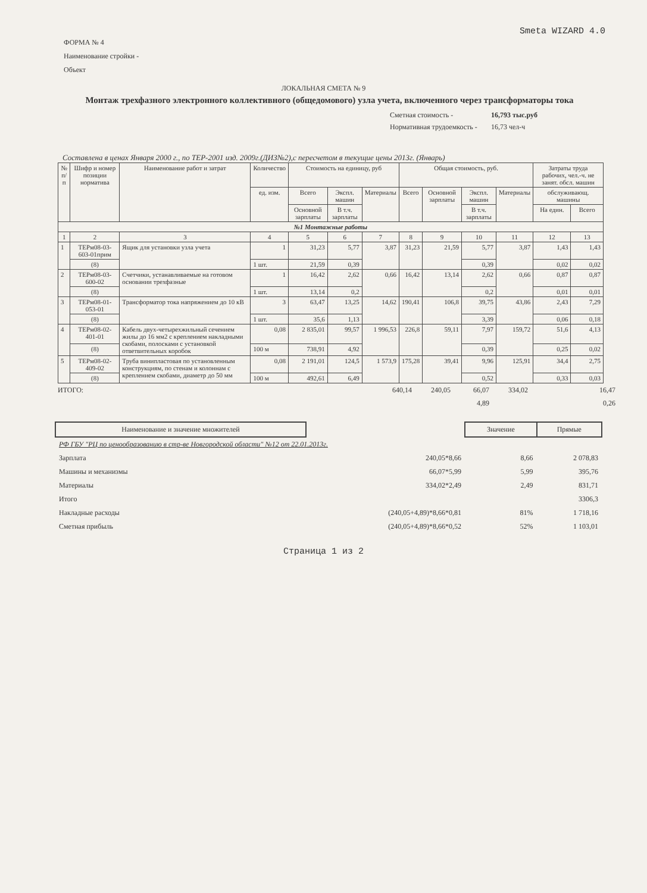Smeta WIZARD 4.0
ФОРМА № 4
Наименование стройки -
Объект
ЛОКАЛЬНАЯ СМЕТА № 9
Монтаж трехфазного электронного коллективного (общедомового) узла учета, включенного через трансформаторы тока
Сметная стоимость - 16,793 тыс.руб Нормативная трудоемкость - 16,73 чел-ч
Составлена в ценах Января 2000 г., по ТЕР-2001 изд. 2009г.(ДИЗ№2),с пересчетом в текущие цены 2013г. (Январь)
| № п/п | Шифр и номер позиции норматива | Наименование работ и затрат | Количество | Стоимость на единицу, руб | | | Общая стоимость, руб. | | | | Затраты труда рабочих, чел.-ч. не занят. обсл. машин | |
| --- | --- | --- | --- | --- | --- | --- | --- | --- | --- | --- | --- | --- |
| | | | ед. изм. | Всего | Экспл. машин | Материалы | Всего | Основной зарплаты | Экспл. машин | Материалы | обслуживающ. машины | |
| | | | | Основной зарплаты | В т.ч. зарплаты | | | | В т.ч. зарплаты | | На един. | Всего |
| №1 Монтажные работы | | | | | | | | | | | | |
| 1 | 2 | 3 | 4 | 5 | 6 | 7 | 8 | 9 | 10 | 11 | 12 | 13 |
| 1 | ТЕРм08-03-603-01прим | Ящик для установки узла учета | 1 | 31,23 | 5,77 | 3,87 | 31,23 | 21,59 | 5,77 | 3,87 | 1,43 | 1,43 |
| | (8) | | 1 шт. | 21,59 | 0,39 | | | | 0,39 | | 0,02 | 0,02 |
| 2 | ТЕРм08-03-600-02 | Счетчики, устанавливаемые на готовом основании трехфазные | 1 | 16,42 | 2,62 | 0,66 | 16,42 | 13,14 | 2,62 | 0,66 | 0,87 | 0,87 |
| | (8) | | 1 шт. | 13,14 | 0,2 | | | | 0,2 | | 0,01 | 0,01 |
| 3 | ТЕРм08-01-053-01 | Трансформатор тока напряжением до 10 кВ | 3 | 63,47 | 13,25 | 14,62 | 190,41 | 106,8 | 39,75 | 43,86 | 2,43 | 7,29 |
| | (8) | | 1 шт. | 35,6 | 1,13 | | | | 3,39 | | 0,06 | 0,18 |
| 4 | ТЕРм08-02-401-01 | Кабель двух-четырехжильный сечением жилы до 16 мм2 с креплением накладными скобами, полосками с установкой ответвительных коробок | 0,08 | 2 835,01 | 99,57 | 1 996,53 | 226,8 | 59,11 | 7,97 | 159,72 | 51,6 | 4,13 |
| | (8) | | 100 м | 738,91 | 4,92 | | | | 0,39 | | 0,25 | 0,02 |
| 5 | ТЕРм08-02-409-02 | Труба винипластовая по установленным конструкциям, по стенам и колоннам с креплением скобами, диаметр до 50 мм | 0,08 | 2 191,01 | 124,5 | 1 573,9 | 175,28 | 39,41 | 9,96 | 125,91 | 34,4 | 2,75 |
| | (8) | | 100 м | 492,61 | 6,49 | | | | 0,52 | | 0,33 | 0,03 |
ИТОГО: 640,14 240,05 66,07
4,89 334,02 16,47
0,26
| Наименование и значение множителей | | Значение | Прямые |
| РФ ГБУ "РЦ по ценообразованию в стр-ве Новгородской области" №12 от 22.01.2013г. | | | |
| Зарплата | 240,05*8,66 | 8,66 | 2 078,83 |
| Машины и механизмы | 66,07*5,99 | 5,99 | 395,76 |
| Материалы | 334,02*2,49 | 2,49 | 831,71 |
| Итого | | | 3306,3 |
| Накладные расходы | (240,05+4,89)*8,66*0,81 | 81% | 1 718,16 |
| Сметная прибыль | (240,05+4,89)*8,66*0,52 | 52% | 1 103,01 |
Страница 1 из 2